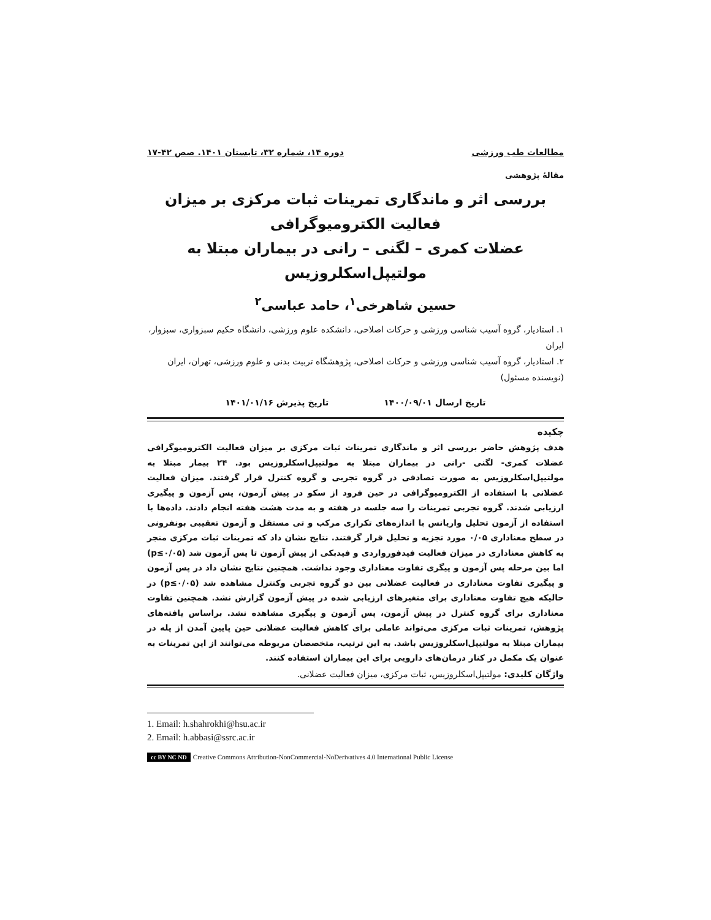مطالعات طب ورزشی دوره ۱۴، شماره ۳۲، تابستان ۱۴۰۱. صص ۴۲-۱۷
مقالۀ پژوهشی
بررسی اثر و ماندگاری تمرینات ثبات مرکزی بر میزان فعالیت الکترومیوگرافی
عضلات کمری – لگنی – رانی در بیماران مبتلا به مولتیپل‌اسکلروزیس
حسین شاهرخی<sup>۱</sup>، حامد عباسی<sup>۲</sup>
۱. استادیار، گروه آسیب شناسی ورزشی و حرکات اصلاحی، دانشکده علوم ورزشی، دانشگاه حکیم سبزواری، سبزوار، ایران
۲. استادیار، گروه آسیب شناسی ورزشی و حرکات اصلاحی، پژوهشگاه تربیت بدنی و علوم ورزشی، تهران، ایران
(نویسنده مسئول)
تاریخ ارسال ۱۴۰۰/۰۹/۰۱ تاریخ پذیرش ۱۴۰۱/۰۱/۱۶
چکیده
هدف پژوهش حاضر بررسی اثر و ماندگاری تمرینات ثبات مرکزی بر میزان فعالیت الکترومیوگرافی عضلات کمری- لگنی -رانی در بیماران مبتلا به مولتیپل‌اسکلروزیس بود. ۲۴ بیمار مبتلا به مولتیپل‌اسکلروزیس به صورت تصادفی در گروه تجربی و گروه کنترل قرار گرفتند. میزان فعالیت عضلانی با استفاده از الکترومیوگرافی در حین فرود از سکو در پیش آزمون، پس آزمون و پیگیری ارزیابی شدند. گروه تجربی تمرینات را سه جلسه در هفته و به مدت هشت هفته انجام دادند. داده‌ها با استفاده از آزمون تحلیل واریانس با اندازه‌های تکراری مرکب و تی مستقل و آزمون تعقیبی بونفرونی در سطح معناداری ۰/۰۵ مورد تجزیه و تحلیل قرار گرفتند. نتایج نشان داد که تمرینات ثبات مرکزی منجر به کاهش معناداری در میزان فعالیت فیدفورواردی و فیدبکی از پیش آزمون تا پس آزمون شد (p≤۰/۰۵) اما بین مرحله پس آزمون و پیگری تفاوت معناداری وجود نداشت. همچنین نتایج نشان داد در پس آزمون و پیگیری تفاوت معناداری در فعالیت عضلانی بین دو گروه تجربی وکنترل مشاهده شد (p≤۰/۰۵) در حالیکه هیچ تفاوت معناداری برای متغیرهای ارزیابی شده در پیش آزمون گزارش نشد. همچنین تفاوت معناداری برای گروه کنترل در پیش آزمون، پس آزمون و پیگیری مشاهده نشد. براساس یافته‌های پژوهش، تمرینات ثبات مرکزی می‌تواند عاملی برای کاهش فعالیت عضلانی حین پایین آمدن از پله در بیماران مبتلا به مولتیپل‌اسکلروزیس باشد. به این ترتیب، متخصصان مربوطه می‌توانند از این تمرینات به عنوان یک مکمل در کنار درمان‌های دارویی برای این بیماران استفاده کنند.
واژگان کلیدی: مولتیپل‌اسکلروزیس، ثبات مرکزی، میزان فعالیت عضلانی.
1. Email: h.shahrokhi@hsu.ac.ir
2. Email: h.abbasi@ssrc.ac.ir
cc BY NC ND Creative Commons Attribution-NonCommercial-NoDerivatives 4.0 International Public License